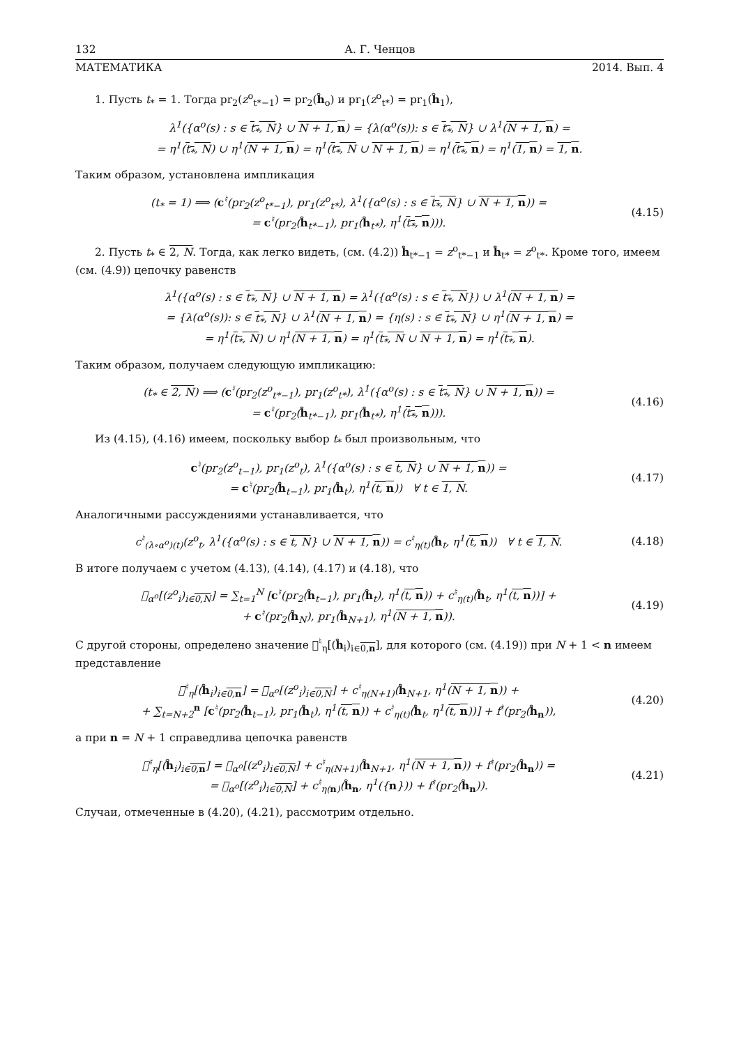132 А. Г. Ченцов
МАТЕМАТИКА 2014. Вып. 4
1. Пусть t<sub>*</sub> = 1. Тогда pr<sub>2</sub>(z<sup>o</sup><sub>t*−1</sub>) = pr<sub>2</sub>(ĥ<sub>o</sub>) и pr<sub>1</sub>(z<sup>o</sup><sub>t*</sub>) = pr<sub>1</sub>(ĥ<sub>1</sub>),
λ<sup>1</sup>({α<sup>o</sup>(s) : s ∈ t<sub>*</sub>, N} ∪ N + 1, n) = {λ(α<sup>o</sup>(s)): s ∈ t<sub>*</sub>, N} ∪ λ<sup>1</sup>(N + 1, n) =
= η<sup>1</sup>(t<sub>*</sub>, N) ∪ η<sup>1</sup>(N + 1, n) = η<sup>1</sup>(t<sub>*</sub>, N ∪ N + 1, n) = η<sup>1</sup>(t<sub>*</sub>, n) = η<sup>1</sup>(1, n) = 1, n.
Таким образом, установлена импликация
(t<sub>*</sub> = 1) ⟹ (c<sup>♮</sup>(pr<sub>2</sub>(z<sup>o</sup><sub>t*−1</sub>), pr<sub>1</sub>(z<sup>o</sup><sub>t*</sub>), λ<sup>1</sup>({α<sup>o</sup>(s) : s ∈ t<sub>*</sub>, N} ∪ N + 1, n)) =
= c<sup>♮</sup>(pr<sub>2</sub>(ĥ<sub>t*−1</sub>), pr<sub>1</sub>(ĥ<sub>t*</sub>), η<sup>1</sup>(t<sub>*</sub>, n))).
(4.15)
2. Пусть t<sub>*</sub> ∈ 2, N. Тогда, как легко видеть, (см. (4.2)) ĥ<sub>t*−1</sub> = z<sup>o</sup><sub>t*−1</sub> и ĥ<sub>t*</sub> = z<sup>o</sup><sub>t*</sub>. Кроме того, имеем (см. (4.9)) цепочку равенств
λ<sup>1</sup>({α<sup>o</sup>(s) : s ∈ t<sub>*</sub>, N} ∪ N + 1, n) = λ<sup>1</sup>({α<sup>o</sup>(s) : s ∈ t<sub>*</sub>, N}) ∪ λ<sup>1</sup>(N + 1, n) =
= {λ(α<sup>o</sup>(s)): s ∈ t<sub>*</sub>, N} ∪ λ<sup>1</sup>(N + 1, n) = {η(s) : s ∈ t<sub>*</sub>, N} ∪ η<sup>1</sup>(N + 1, n) =
= η<sup>1</sup>(t<sub>*</sub>, N) ∪ η<sup>1</sup>(N + 1, n) = η<sup>1</sup>(t<sub>*</sub>, N ∪ N + 1, n) = η<sup>1</sup>(t<sub>*</sub>, n).
Таким образом, получаем следующую импликацию:
(t<sub>*</sub> ∈ 2, N) ⟹ (c<sup>♮</sup>(pr<sub>2</sub>(z<sup>o</sup><sub>t*−1</sub>), pr<sub>1</sub>(z<sup>o</sup><sub>t*</sub>), λ<sup>1</sup>({α<sup>o</sup>(s) : s ∈ t<sub>*</sub>, N} ∪ N + 1, n)) =
= c<sup>♮</sup>(pr<sub>2</sub>(ĥ<sub>t*−1</sub>), pr<sub>1</sub>(ĥ<sub>t*</sub>), η<sup>1</sup>(t<sub>*</sub>, n))).
(4.16)
Из (4.15), (4.16) имеем, поскольку выбор t<sub>*</sub> был произвольным, что
c<sup>♮</sup>(pr<sub>2</sub>(z<sup>o</sup><sub>t−1</sub>), pr<sub>1</sub>(z<sup>o</sup><sub>t</sub>), λ<sup>1</sup>({α<sup>o</sup>(s) : s ∈ t, N} ∪ N + 1, n)) =
= c<sup>♮</sup>(pr<sub>2</sub>(ĥ<sub>t−1</sub>), pr<sub>1</sub>(ĥ<sub>t</sub>), η<sup>1</sup>(t, n)) ∀ t ∈ 1, N.
(4.17)
Аналогичными рассуждениями устанавливается, что
c<sup>♮</sup><sub>(λ∘α<sup>o</sup>)(t)</sub>(z<sup>o</sup><sub>t</sub>, λ<sup>1</sup>({α<sup>o</sup>(s) : s ∈ t, N} ∪ N + 1, n)) = c<sup>♮</sup><sub>η(t)</sub>(ĥ<sub>t</sub>, η<sup>1</sup>(t, n)) ∀ t ∈ 1, N.
(4.18)
В итоге получаем с учетом (4.13), (4.14), (4.17) и (4.18), что
𝔆<sub>α<sup>o</sup></sub>[(z<sup>o</sup><sub>i</sub>)<sub>i∈0,N</sub>] = ∑<sub>t=1</sub><sup>N</sup> [c<sup>♮</sup>(pr<sub>2</sub>(ĥ<sub>t−1</sub>), pr<sub>1</sub>(ĥ<sub>t</sub>), η<sup>1</sup>(t, n)) + c<sup>♮</sup><sub>η(t)</sub>(ĥ<sub>t</sub>, η<sup>1</sup>(t, n))] +
+ c<sup>♮</sup>(pr<sub>2</sub>(ĥ<sub>N</sub>), pr<sub>1</sub>(ĥ<sub>N+1</sub>), η<sup>1</sup>(N + 1, n)).
(4.19)
С другой стороны, определено значение 𝔆<sup>♮</sup><sub>η</sub>[(ĥ<sub>i</sub>)<sub>i∈0,n</sub>], для которого (см. (4.19)) при N + 1 < n имеем представление
𝔆<sup>♮</sup><sub>η</sub>[(ĥ<sub>i</sub>)<sub>i∈0,n</sub>] = 𝔆<sub>α<sup>o</sup></sub>[(z<sup>o</sup><sub>i</sub>)<sub>i∈0,N</sub>] + c<sup>♮</sup><sub>η(N+1)</sub>(ĥ<sub>N+1</sub>, η<sup>1</sup>(N + 1, n)) +
+ ∑<sub>t=N+2</sub><sup>n</sup> [c<sup>♮</sup>(pr<sub>2</sub>(ĥ<sub>t−1</sub>), pr<sub>1</sub>(ĥ<sub>t</sub>), η<sup>1</sup>(t, n)) + c<sup>♮</sup><sub>η(t)</sub>(ĥ<sub>t</sub>, η<sup>1</sup>(t, n))] + f<sup>♮</sup>(pr<sub>2</sub>(ĥ<sub>n</sub>)),
(4.20)
а при n = N + 1 справедлива цепочка равенств
𝔆<sup>♮</sup><sub>η</sub>[(ĥ<sub>i</sub>)<sub>i∈0,n</sub>] = 𝔆<sub>α<sup>o</sup></sub>[(z<sup>o</sup><sub>i</sub>)<sub>i∈0,N</sub>] + c<sup>♮</sup><sub>η(N+1)</sub>(ĥ<sub>N+1</sub>, η<sup>1</sup>(N + 1, n)) + f<sup>♮</sup>(pr<sub>2</sub>(ĥ<sub>n</sub>)) =
= 𝔆<sub>α<sup>o</sup></sub>[(z<sup>o</sup><sub>i</sub>)<sub>i∈0,N</sub>] + c<sup>♮</sup><sub>η(n)</sub>(ĥ<sub>n</sub>, η<sup>1</sup>({n})) + f<sup>♮</sup>(pr<sub>2</sub>(ĥ<sub>n</sub>)).
(4.21)
Случаи, отмеченные в (4.20), (4.21), рассмотрим отдельно.